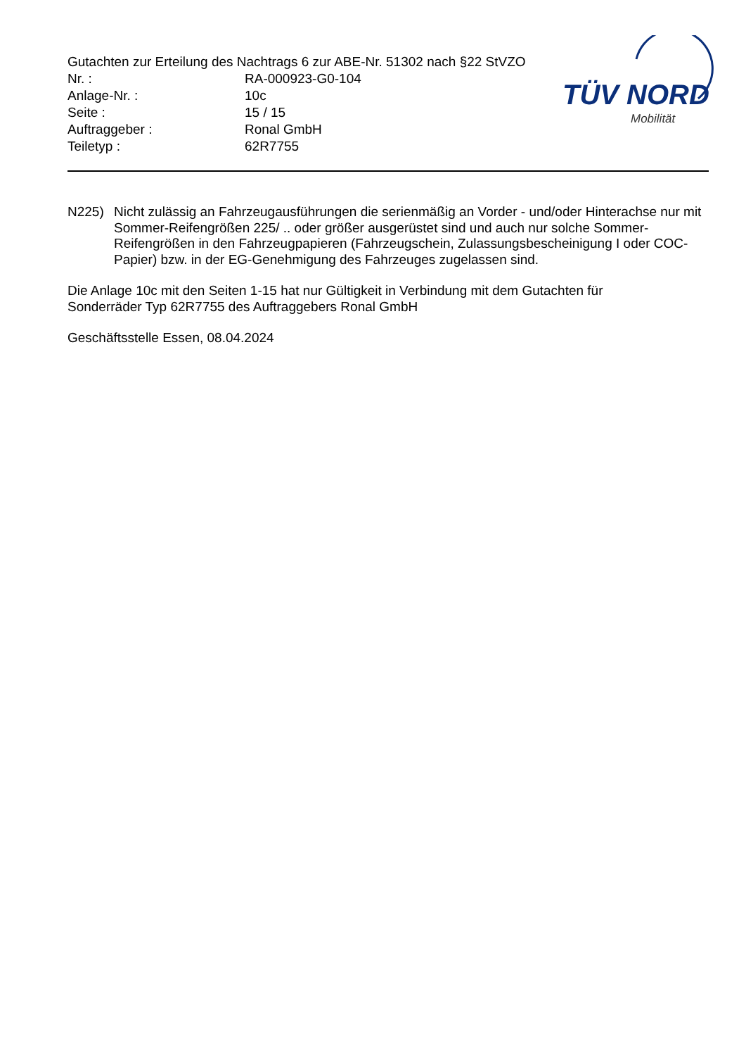Gutachten zur Erteilung des Nachtrags 6 zur ABE-Nr. 51302 nach §22 StVZO
| Nr. : | RA-000923-G0-104 |
| Anlage-Nr. : | 10c |
| Seite : | 15 / 15 |
| Auftraggeber : | Ronal GmbH |
| Teiletyp : | 62R7755 |
TÜV NORD
Mobilität
N225) Nicht zulässig an Fahrzeugausführungen die serienmäßig an Vorder - und/oder Hinterachse nur mit Sommer-Reifengrößen 225/ .. oder größer ausgerüstet sind und auch nur solche Sommer-Reifengrößen in den Fahrzeugpapieren (Fahrzeugschein, Zulassungsbescheinigung I oder COC- Papier) bzw. in der EG-Genehmigung des Fahrzeuges zugelassen sind.
Die Anlage 10c mit den Seiten 1-15 hat nur Gültigkeit in Verbindung mit dem Gutachten für
Sonderräder Typ 62R7755 des Auftraggebers Ronal GmbH
Geschäftsstelle Essen, 08.04.2024